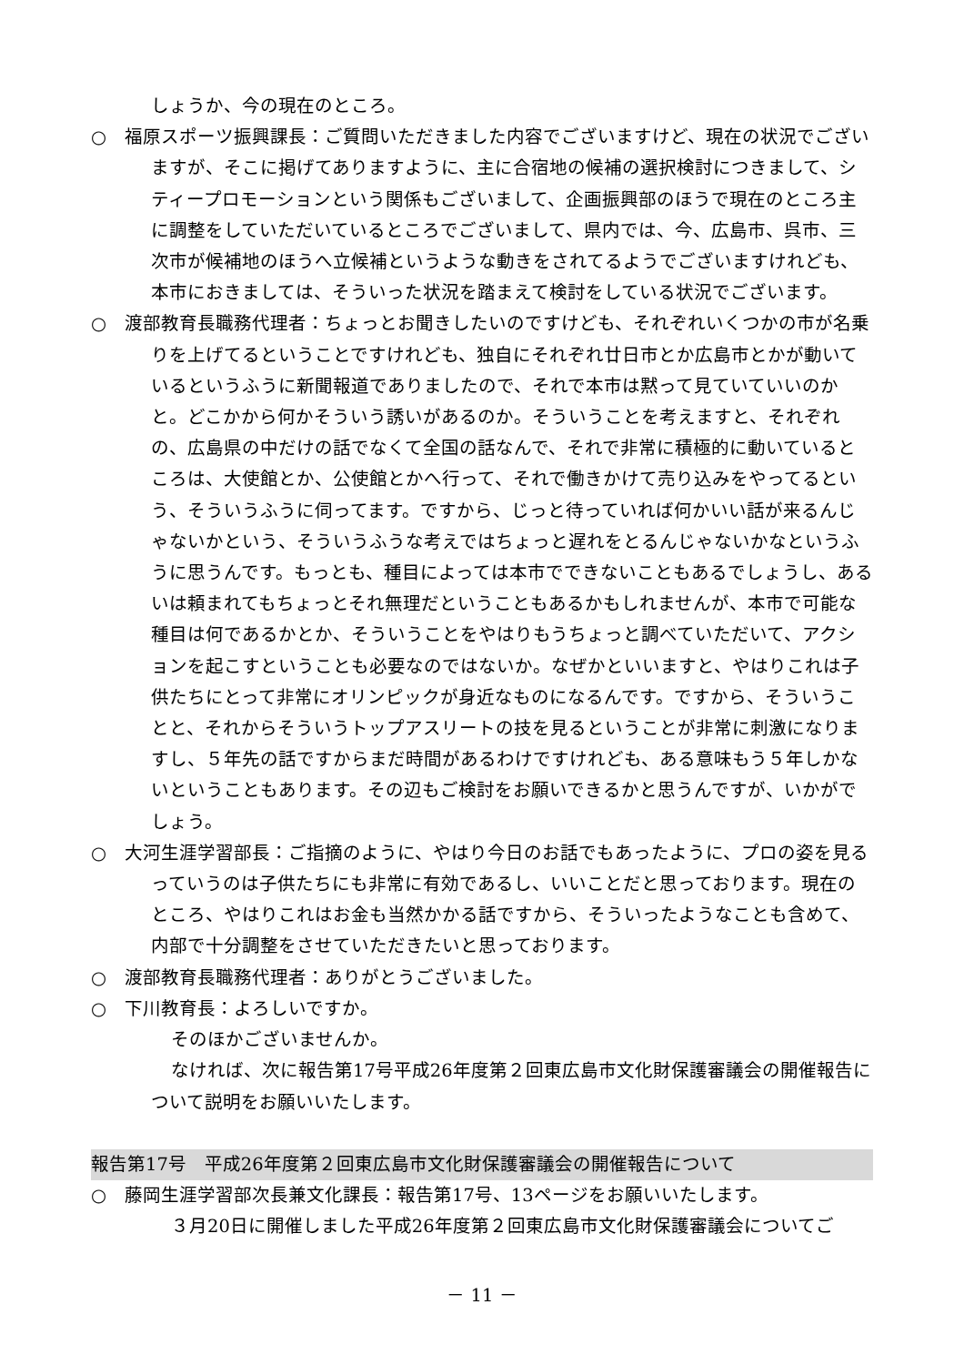しょうか、今の現在のところ。
○　福原スポーツ振興課長：ご質問いただきました内容でございますけど、現在の状況でございますが、そこに掲げてありますように、主に合宿地の候補の選択検討につきまして、シティープロモーションという関係もございまして、企画振興部のほうで現在のところ主に調整をしていただいているところでございまして、県内では、今、広島市、呉市、三次市が候補地のほうへ立候補というような動きをされてるようでございますけれども、本市におきましては、そういった状況を踏まえて検討をしている状況でございます。
○　渡部教育長職務代理者：ちょっとお聞きしたいのですけども、それぞれいくつかの市が名乗りを上げてるということですけれども、独自にそれぞれ廿日市とか広島市とかが動いているというふうに新聞報道でありましたので、それで本市は黙って見ていていいのかと。どこかから何かそういう誘いがあるのか。そういうことを考えますと、それぞれの、広島県の中だけの話でなくて全国の話なんで、それで非常に積極的に動いているところは、大使館とか、公使館とかへ行って、それで働きかけて売り込みをやってるという、そういうふうに伺ってます。ですから、じっと待っていれば何かいい話が来るんじゃないかという、そういうふうな考えではちょっと遅れをとるんじゃないかなというふうに思うんです。もっとも、種目によっては本市でできないこともあるでしょうし、あるいは頼まれてもちょっとそれ無理だということもあるかもしれませんが、本市で可能な種目は何であるかとか、そういうことをやはりもうちょっと調べていただいて、アクションを起こすということも必要なのではないか。なぜかといいますと、やはりこれは子供たちにとって非常にオリンピックが身近なものになるんです。ですから、そういうことと、それからそういうトップアスリートの技を見るということが非常に刺激になりますし、５年先の話ですからまだ時間があるわけですけれども、ある意味もう５年しかないということもあります。その辺もご検討をお願いできるかと思うんですが、いかがでしょう。
○　大河生涯学習部長：ご指摘のように、やはり今日のお話でもあったように、プロの姿を見るっていうのは子供たちにも非常に有効であるし、いいことだと思っております。現在のところ、やはりこれはお金も当然かかる話ですから、そういったようなことも含めて、内部で十分調整をさせていただきたいと思っております。
○　渡部教育長職務代理者：ありがとうございました。
○　下川教育長：よろしいですか。
そのほかございませんか。
なければ、次に報告第17号平成26年度第２回東広島市文化財保護審議会の開催報告について説明をお願いいたします。
報告第17号　平成26年度第２回東広島市文化財保護審議会の開催報告について
○　藤岡生涯学習部次長兼文化課長：報告第17号、13ページをお願いいたします。
３月20日に開催しました平成26年度第２回東広島市文化財保護審議会についてご
－ 11 －